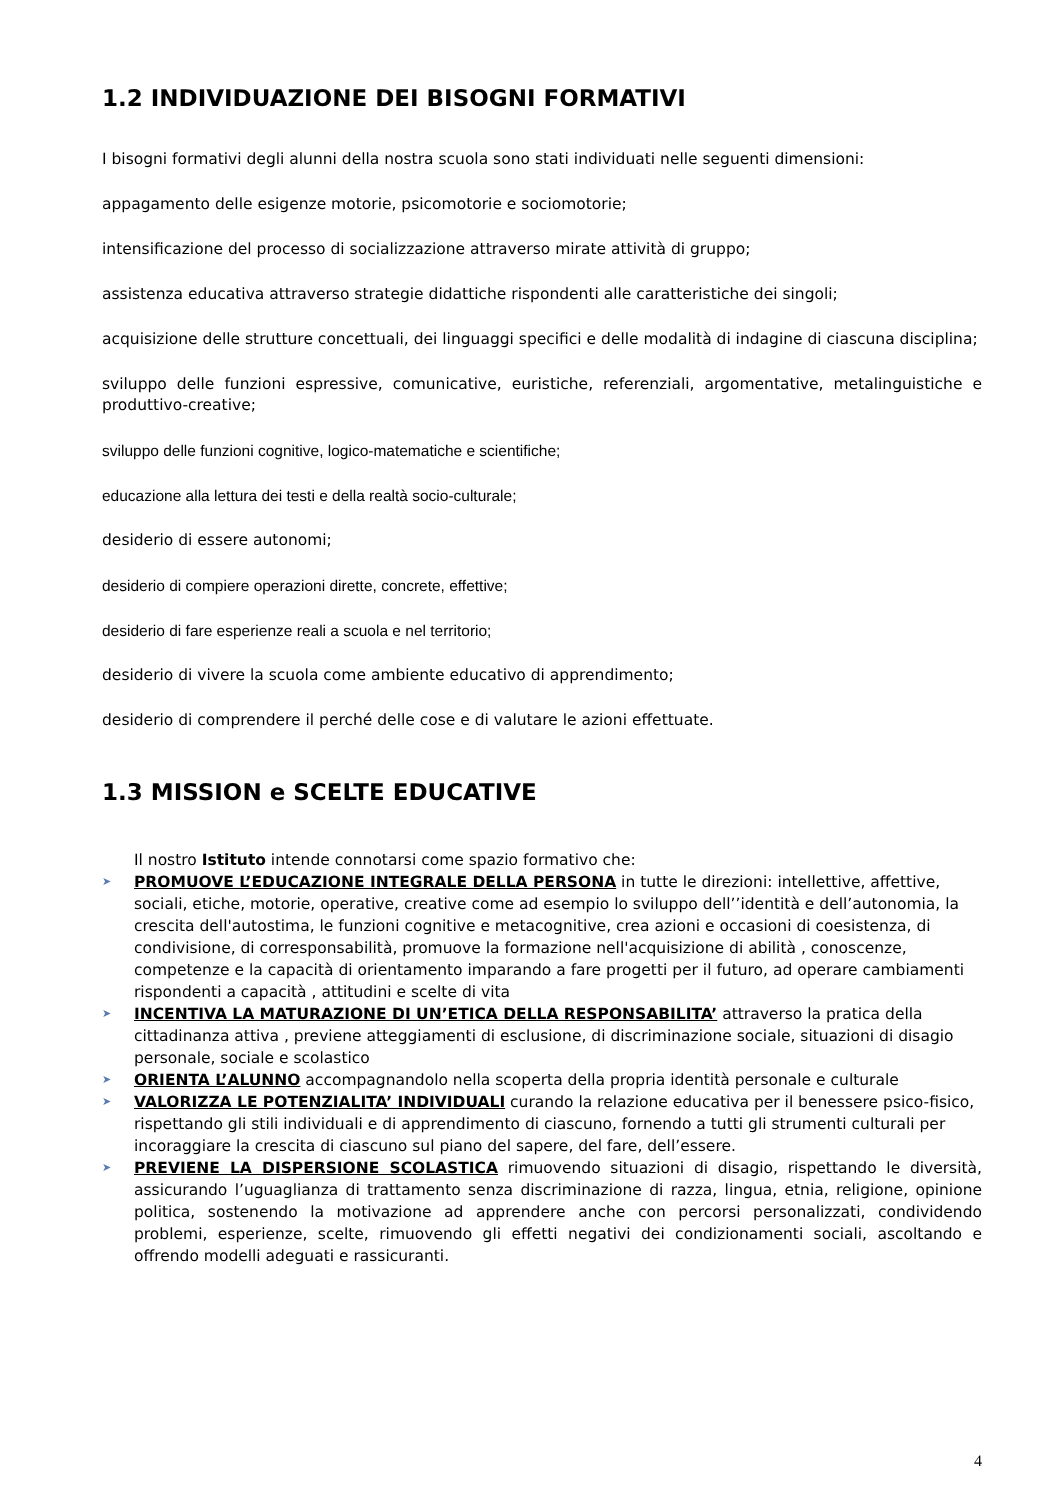1.2 INDIVIDUAZIONE DEI BISOGNI FORMATIVI
I bisogni formativi degli alunni della nostra scuola sono stati individuati nelle seguenti dimensioni:
appagamento delle esigenze motorie, psicomotorie e sociomotorie;
intensificazione del processo di socializzazione attraverso mirate attività di gruppo;
assistenza educativa attraverso strategie didattiche rispondenti alle caratteristiche dei singoli;
acquisizione delle strutture concettuali, dei linguaggi specifici e delle modalità di indagine di ciascuna disciplina;
sviluppo delle funzioni espressive, comunicative, euristiche, referenziali, argomentative, metalinguistiche e produttivo-creative;
sviluppo delle funzioni cognitive, logico-matematiche e scientifiche;
educazione alla lettura dei testi e della realtà socio-culturale;
desiderio di essere autonomi;
desiderio di compiere operazioni dirette, concrete, effettive;
desiderio di fare esperienze reali a scuola e nel territorio;
desiderio di vivere la scuola come ambiente educativo di apprendimento;
desiderio di comprendere il perché delle cose e di valutare le azioni effettuate.
1.3 MISSION e SCELTE EDUCATIVE
Il nostro Istituto intende connotarsi come spazio formativo che:
➤ PROMUOVE L’EDUCAZIONE INTEGRALE DELLA PERSONA in tutte le direzioni: intellettive, affettive, sociali, etiche, motorie, operative, creative come ad esempio lo sviluppo dell’’identità e dell’autonomia, la crescita dell'autostima, le funzioni cognitive e metacognitive, crea azioni e occasioni di coesistenza, di condivisione, di corresponsabilità, promuove la formazione nell'acquisizione di abilità , conoscenze, competenze e la capacità di orientamento imparando a fare progetti per il futuro, ad operare cambiamenti rispondenti a capacità , attitudini e scelte di vita
➤ INCENTIVA LA MATURAZIONE DI UN’ETICA DELLA RESPONSABILITA’ attraverso la pratica della cittadinanza attiva , previene atteggiamenti di esclusione, di discriminazione sociale, situazioni di disagio personale, sociale e scolastico
➤ ORIENTA L’ALUNNO accompagnandolo nella scoperta della propria identità personale e culturale
➤ VALORIZZA LE POTENZIALITA’ INDIVIDUALI curando la relazione educativa per il benessere psico-fisico, rispettando gli stili individuali e di apprendimento di ciascuno, fornendo a tutti gli strumenti culturali per incoraggiare la crescita di ciascuno sul piano del sapere, del fare, dell’essere.
➤ PREVIENE LA DISPERSIONE SCOLASTICA rimuovendo situazioni di disagio, rispettando le diversità, assicurando l’uguaglianza di trattamento senza discriminazione di razza, lingua, etnia, religione, opinione politica, sostenendo la motivazione ad apprendere anche con percorsi personalizzati, condividendo problemi, esperienze, scelte, rimuovendo gli effetti negativi dei condizionamenti sociali, ascoltando e offrendo modelli adeguati e rassicuranti.
4